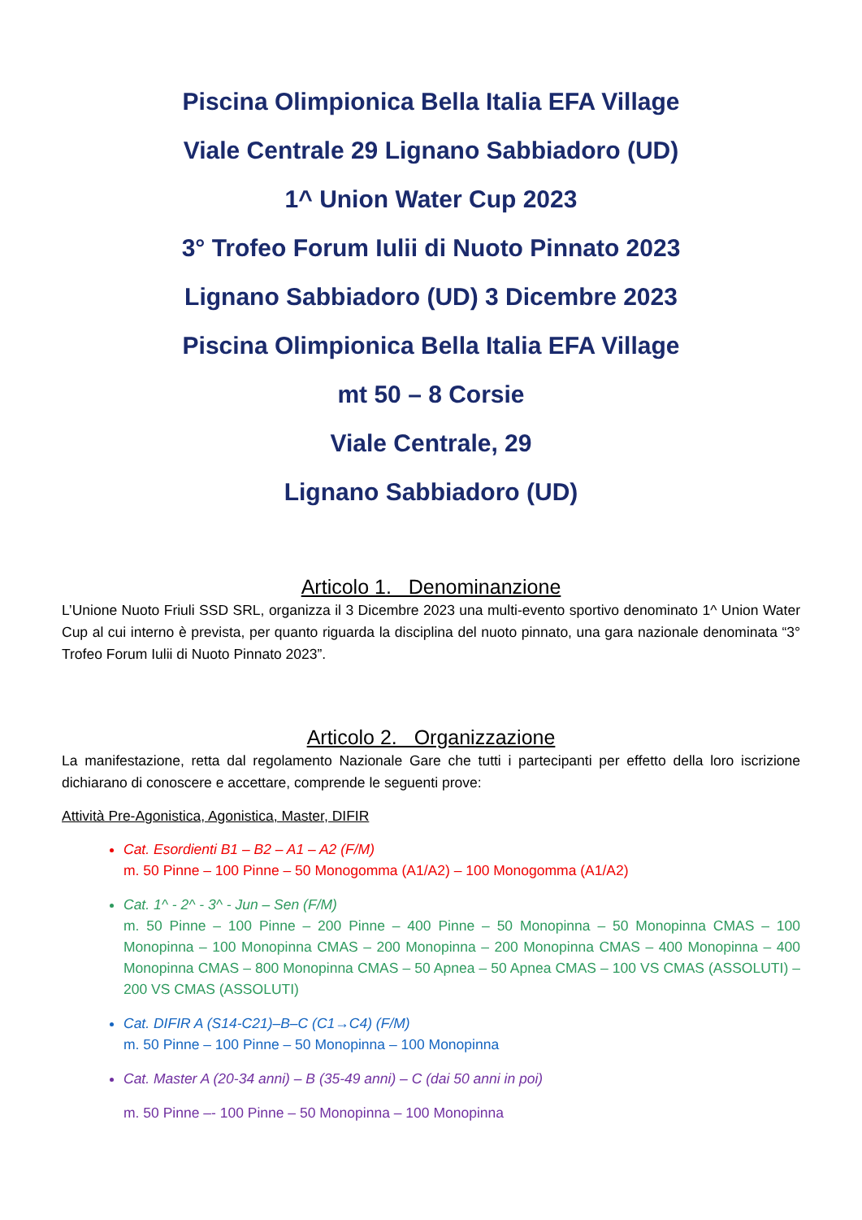Piscina Olimpionica Bella Italia EFA Village
Viale Centrale 29 Lignano Sabbiadoro (UD)
1^ Union Water Cup 2023
3° Trofeo Forum Iulii di Nuoto Pinnato 2023
Lignano Sabbiadoro (UD) 3 Dicembre 2023
Piscina Olimpionica Bella Italia EFA Village
mt 50 – 8 Corsie
Viale Centrale, 29
Lignano Sabbiadoro (UD)
Articolo 1. Denominanzione
L’Unione Nuoto Friuli SSD SRL, organizza il 3 Dicembre 2023 una multi-evento sportivo denominato 1^ Union Water Cup al cui interno è prevista, per quanto riguarda la disciplina del nuoto pinnato, una gara nazionale denominata “3° Trofeo Forum Iulii di Nuoto Pinnato 2023”.
Articolo 2. Organizzazione
La manifestazione, retta dal regolamento Nazionale Gare che tutti i partecipanti per effetto della loro iscrizione dichiarano di conoscere e accettare, comprende le seguenti prove:
Attività Pre-Agonistica, Agonistica, Master, DIFIR
Cat. Esordienti B1 – B2 – A1 – A2 (F/M)
m. 50 Pinne – 100 Pinne – 50 Monogomma (A1/A2) – 100 Monogomma (A1/A2)
Cat. 1^ - 2^ - 3^ - Jun – Sen (F/M)
m. 50 Pinne – 100 Pinne – 200 Pinne – 400 Pinne – 50 Monopinna – 50 Monopinna CMAS – 100 Monopinna – 100 Monopinna CMAS – 200 Monopinna – 200 Monopinna CMAS – 400 Monopinna – 400 Monopinna CMAS – 800 Monopinna CMAS – 50 Apnea – 50 Apnea CMAS – 100 VS CMAS (ASSOLUTI) – 200 VS CMAS (ASSOLUTI)
Cat. DIFIR A (S14-C21)–B–C (C1→C4) (F/M)
m. 50 Pinne – 100 Pinne – 50 Monopinna – 100 Monopinna
Cat. Master A (20-34 anni) – B (35-49 anni) – C (dai 50 anni in poi)
m. 50 Pinne –- 100 Pinne – 50 Monopinna – 100 Monopinna